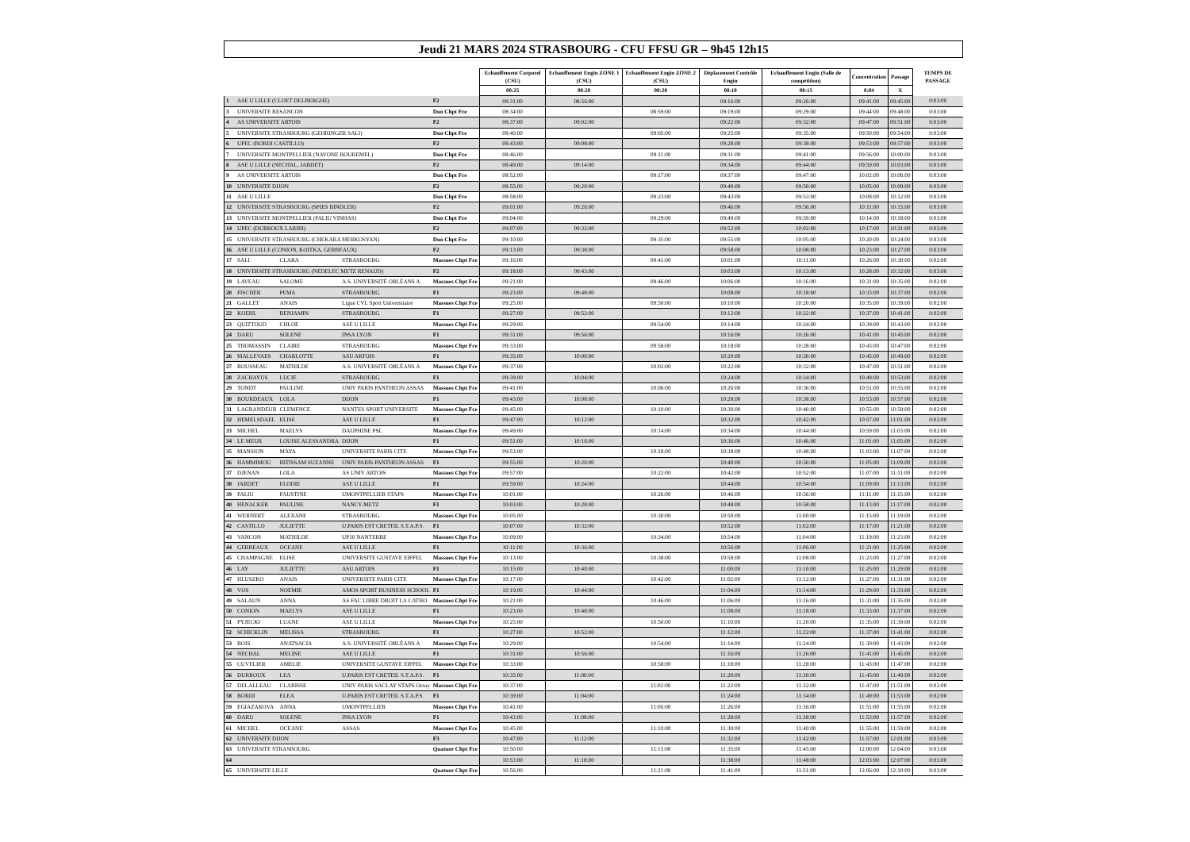Jeudi 21 MARS 2024 STRASBOURG - CFU FFSU GR – 9h45 12h15
| | | | | | Echauffement Corporel (CSU) | Echauffement Engin ZONE 1 (CSU) | Echauffement Engin ZONE 2 (CSU) | Déplacement Contrôle Engin | Echauffement Engin (Salle de compétition) | Concentration | Passage | TEMPS DE PASSAGE |
| --- | --- | --- | --- | --- | --- | --- | --- | --- | --- | --- | --- | --- |
| | | | | | 00:25 | 00:20 | 00:20 | 00:10 | 00:15 | 0:04 | X | |
| 1 | ASE U LILLE (CLOET DELBERGHE) | | | F2 | 08:31:00 | 08:56:00 | | 09:16:00 | 09:26:00 | 09:41:00 | 09:45:00 | 0:03:00 |
| 3 | UNIVERSITE BESANCON | | | Duo Chpt Fce | 08:34:00 | | 08:59:00 | 09:19:00 | 09:29:00 | 09:44:00 | 09:48:00 | 0:03:00 |
| 4 | AS UNIVERSITE ARTOIS | | | F2 | 08:37:00 | 09:02:00 | | 09:22:00 | 09:32:00 | 09:47:00 | 09:51:00 | 0:03:00 |
| 5 | UNIVERSITE STRASBOURG (GEHRINGER SALI) | | | Duo Chpt Fce | 08:40:00 | | 09:05:00 | 09:25:00 | 09:35:00 | 09:50:00 | 09:54:00 | 0:03:00 |
| 6 | UPEC (BORDI CASTILLO) | | | F2 | 08:43:00 | 09:08:00 | | 09:28:00 | 09:38:00 | 09:53:00 | 09:57:00 | 0:03:00 |
| 7 | UNIVERSITE MONTPELLIER (NAVONE BOUREMEL) | | | Duo Chpt Fce | 08:46:00 | | 09:11:00 | 09:31:00 | 09:41:00 | 09:56:00 | 10:00:00 | 0:03:00 |
| 8 | ASE U LILLE (NECHAL, JARDET) | | | F2 | 08:49:00 | 09:14:00 | | 09:34:00 | 09:44:00 | 09:59:00 | 10:03:00 | 0:03:00 |
| 9 | AS UNIVERSITE ARTOIS | | | Duo Chpt Fce | 08:52:00 | | 09:17:00 | 09:37:00 | 09:47:00 | 10:02:00 | 10:06:00 | 0:03:00 |
| 10 | UNIVERSITE DIJON | | | F2 | 08:55:00 | 09:20:00 | | 09:40:00 | 09:50:00 | 10:05:00 | 10:09:00 | 0:03:00 |
| 11 | ASE U LILLE | | | Duo Chpt Fce | 08:58:00 | | 09:23:00 | 09:43:00 | 09:53:00 | 10:08:00 | 10:12:00 | 0:03:00 |
| 12 | UNIVERSITE STRASBOURG (SPIES BINDLER) | | | F2 | 09:01:00 | 09:26:00 | | 09:46:00 | 09:56:00 | 10:11:00 | 10:15:00 | 0:03:00 |
| 13 | UNIVERSITE MONTPELLIER (FALIU VINHAS) | | | Duo Chpt Fce | 09:04:00 | | 09:29:00 | 09:49:00 | 09:59:00 | 10:14:00 | 10:18:00 | 0:03:00 |
| 14 | UPEC (DURROUX LARIBI) | | | F2 | 09:07:00 | 09:32:00 | | 09:52:00 | 10:02:00 | 10:17:00 | 10:21:00 | 0:03:00 |
| 15 | UNIVERSITE STRASBOURG (CHEKARA MERKOSYAN) | | | Duo Chpt Fce | 09:10:00 | | 09:35:00 | 09:55:00 | 10:05:00 | 10:20:00 | 10:24:00 | 0:03:00 |
| 16 | ASE U LILLE (CONION, KOITKA, GERBEAUX) | | | F2 | 09:13:00 | 09:38:00 | | 09:58:00 | 10:08:00 | 10:23:00 | 10:27:00 | 0:03:00 |
| 17 | SALI | CLARA | STRASBOURG | Massues Chpt Fce | 09:16:00 | | 09:41:00 | 10:01:00 | 10:11:00 | 10:26:00 | 10:30:00 | 0:02:00 |
| 18 | UNIVERSITE STRASBOURG (NEDELEC METZ RENAUD) | | | F2 | 09:18:00 | 09:43:00 | | 10:03:00 | 10:13:00 | 10:28:00 | 10:32:00 | 0:03:00 |
| 19 | LAVEAU | SALOME | A.S. UNIVERSITÉ ORLÉANS A | Massues Chpt Fce | 09:21:00 | | 09:46:00 | 10:06:00 | 10:16:00 | 10:31:00 | 10:35:00 | 0:02:00 |
| 20 | FISCHER | PEMA | STRASBOURG | F1 | 09:23:00 | 09:48:00 | | 10:08:00 | 10:18:00 | 10:33:00 | 10:37:00 | 0:02:00 |
| 21 | GALLET | ANAIS | Ligue CVL Sport Universitaire | Massues Chpt Fce | 09:25:00 | | 09:50:00 | 10:10:00 | 10:20:00 | 10:35:00 | 10:39:00 | 0:02:00 |
| 22 | KOEHL | BENJAMIN | STRASBOURG | F1 | 09:27:00 | 09:52:00 | | 10:12:00 | 10:22:00 | 10:37:00 | 10:41:00 | 0:02:00 |
| 23 | QUITTOUD | CHLOE | ASE U LILLE | Massues Chpt Fce | 09:29:00 | | 09:54:00 | 10:14:00 | 10:24:00 | 10:39:00 | 10:43:00 | 0:02:00 |
| 24 | DARU | SOLENE | INSA LYON | F1 | 09:31:00 | 09:56:00 | | 10:16:00 | 10:26:00 | 10:41:00 | 10:45:00 | 0:02:00 |
| 25 | THOMASSIN | CLAIRE | STRASBOURG | Massues Chpt Fce | 09:33:00 | | 09:58:00 | 10:18:00 | 10:28:00 | 10:43:00 | 10:47:00 | 0:02:00 |
| 26 | MALLEVAES | CHARLOTTE | ASU ARTOIS | F1 | 09:35:00 | 10:00:00 | | 10:20:00 | 10:30:00 | 10:45:00 | 10:49:00 | 0:02:00 |
| 27 | ROUSSEAU | MATHILDE | A.S. UNIVERSITÉ ORLÉANS A | Massues Chpt Fce | 09:37:00 | | 10:02:00 | 10:22:00 | 10:32:00 | 10:47:00 | 10:51:00 | 0:02:00 |
| 28 | ZACHAYUS | LUCIE | STRASBOURG | F1 | 09:39:00 | 10:04:00 | | 10:24:00 | 10:34:00 | 10:49:00 | 10:53:00 | 0:02:00 |
| 29 | TONDT | PAULINE | UNIV PARIS PANTHEON ASSAS | Massues Chpt Fce | 09:41:00 | | 10:06:00 | 10:26:00 | 10:36:00 | 10:51:00 | 10:55:00 | 0:02:00 |
| 30 | BOURDEAUX | LOLA | DIJON | F1 | 09:43:00 | 10:08:00 | | 10:28:00 | 10:38:00 | 10:53:00 | 10:57:00 | 0:02:00 |
| 31 | LAGRANDEUR | CLEMENCE | NANTES SPORT UNIVERSITE | Massues Chpt Fce | 09:45:00 | | 10:10:00 | 10:30:00 | 10:40:00 | 10:55:00 | 10:59:00 | 0:02:00 |
| 32 | HEMELSDAEL | ELISE | ASE U LILLE | F1 | 09:47:00 | 10:12:00 | | 10:32:00 | 10:42:00 | 10:57:00 | 11:01:00 | 0:02:00 |
| 33 | MICHEL | MAELYS | DAUPHINE PSL | Massues Chpt Fce | 09:49:00 | | 10:14:00 | 10:34:00 | 10:44:00 | 10:59:00 | 11:03:00 | 0:02:00 |
| 34 | LE MEUR | LOUISE ALESSANDRA | DIJON | F1 | 09:51:00 | 10:16:00 | | 10:36:00 | 10:46:00 | 11:01:00 | 11:05:00 | 0:02:00 |
| 35 | MANSION | MAYA | UNIVERSITE PARIS CITE | Massues Chpt Fce | 09:53:00 | | 10:18:00 | 10:38:00 | 10:48:00 | 11:03:00 | 11:07:00 | 0:02:00 |
| 36 | HAMMIMOU | IBTISSAM SUZANNE | UNIV PARIS PANTHEON ASSAS | F1 | 09:55:00 | 10:20:00 | | 10:40:00 | 10:50:00 | 11:05:00 | 11:09:00 | 0:02:00 |
| 37 | DJENAN | LOLA | AS UNIV ARTOIS | Massues Chpt Fce | 09:57:00 | | 10:22:00 | 10:42:00 | 10:52:00 | 11:07:00 | 11:11:00 | 0:02:00 |
| 38 | JARDET | ELODIE | ASE U LILLE | F1 | 09:59:00 | 10:24:00 | | 10:44:00 | 10:54:00 | 11:09:00 | 11:13:00 | 0:02:00 |
| 39 | FALIU | FAUSTINE | UMONTPELLIER STAPS | Massues Chpt Fce | 10:01:00 | | 10:26:00 | 10:46:00 | 10:56:00 | 11:11:00 | 11:15:00 | 0:02:00 |
| 40 | HENACKER | PAULINE | NANCY-METZ | F1 | 10:03:00 | 10:28:00 | | 10:48:00 | 10:58:00 | 11:13:00 | 11:17:00 | 0:02:00 |
| 41 | WERNERT | ALEXANE | STRASBOURG | Massues Chpt Fce | 10:05:00 | | 10:30:00 | 10:50:00 | 11:00:00 | 11:15:00 | 11:19:00 | 0:02:00 |
| 42 | CASTILLO | JULIETTE | U.PARIS EST CRETEIL S.T.A.P.S. | F1 | 10:07:00 | 10:32:00 | | 10:52:00 | 11:02:00 | 11:17:00 | 11:21:00 | 0:02:00 |
| 43 | VANCON | MATHILDE | UP10 NANTERRE | Massues Chpt Fce | 10:09:00 | | 10:34:00 | 10:54:00 | 11:04:00 | 11:19:00 | 11:23:00 | 0:02:00 |
| 44 | GERBEAUX | OCEANE | ASE U LILLE | F1 | 10:11:00 | 10:36:00 | | 10:56:00 | 11:06:00 | 11:21:00 | 11:25:00 | 0:02:00 |
| 45 | CHAMPAGNE | ELISE | UNIVERSITE GUSTAVE EIFFEL | Massues Chpt Fce | 10:13:00 | | 10:38:00 | 10:58:00 | 11:08:00 | 11:23:00 | 11:27:00 | 0:02:00 |
| 46 | LAY | JULIETTE | ASU ARTOIS | F1 | 10:15:00 | 10:40:00 | | 11:00:00 | 11:10:00 | 11:25:00 | 11:29:00 | 0:02:00 |
| 47 | HLUSZKO | ANAIS | UNIVERSITE PARIS CITE | Massues Chpt Fce | 10:17:00 | | 10:42:00 | 11:02:00 | 11:12:00 | 11:27:00 | 11:31:00 | 0:02:00 |
| 48 | VOS | NOEMIE | AMOS SPORT BUSINESS SCHOOL | F1 | 10:19:00 | 10:44:00 | | 11:04:00 | 11:14:00 | 11:29:00 | 11:33:00 | 0:02:00 |
| 49 | SALAUN | ANNA | AS FAC LIBRE DROIT LA CATHO | Massues Chpt Fce | 10:21:00 | | 10:46:00 | 11:06:00 | 11:16:00 | 11:31:00 | 11:35:00 | 0:02:00 |
| 50 | CONION | MAELYS | ASE U LILLE | F1 | 10:23:00 | 10:48:00 | | 11:08:00 | 11:18:00 | 11:33:00 | 11:37:00 | 0:02:00 |
| 51 | PYJECKI | LUANE | ASE U LILLE | Massues Chpt Fce | 10:25:00 | | 10:50:00 | 11:10:00 | 11:20:00 | 11:35:00 | 11:39:00 | 0:02:00 |
| 52 | SCHICKLIN | MELISSA | STRASBOURG | F1 | 10:27:00 | 10:52:00 | | 11:12:00 | 11:22:00 | 11:37:00 | 11:41:00 | 0:02:00 |
| 53 | BOIS | ANATSACIA | A.S. UNIVERSITÉ ORLÉANS A | Massues Chpt Fce | 10:29:00 | | 10:54:00 | 11:14:00 | 11:24:00 | 11:39:00 | 11:43:00 | 0:02:00 |
| 54 | NECHAL | MELINE | ASE U LILLE | F1 | 10:31:00 | 10:56:00 | | 11:16:00 | 11:26:00 | 11:41:00 | 11:45:00 | 0:02:00 |
| 55 | CUVELIER | AMELIE | UNIVERSITE GUSTAVE EIFFEL | Massues Chpt Fce | 10:33:00 | | 10:58:00 | 11:18:00 | 11:28:00 | 11:43:00 | 11:47:00 | 0:02:00 |
| 56 | DURROUX | LEA | U.PARIS EST CRETEIL S.T.A.P.S. | F1 | 10:35:00 | 11:00:00 | | 11:20:00 | 11:30:00 | 11:45:00 | 11:49:00 | 0:02:00 |
| 57 | DELALLEAU | CLARISSE | UNIV PARIS SACLAY STAPS Orsay | Massues Chpt Fce | 10:37:00 | | 11:02:00 | 11:22:00 | 11:32:00 | 11:47:00 | 11:51:00 | 0:02:00 |
| 58 | BORDI | ELEA | U.PARIS EST CRETEIL S.T.A.P.S. | F1 | 10:39:00 | 11:04:00 | | 11:24:00 | 11:34:00 | 11:49:00 | 11:53:00 | 0:02:00 |
| 59 | EGIAZAROVA | ANNA | UMONTPELLIER | Massues Chpt Fce | 10:41:00 | | 11:06:00 | 11:26:00 | 11:36:00 | 11:51:00 | 11:55:00 | 0:02:00 |
| 60 | DARU | SOLENE | INSA LYON | F1 | 10:43:00 | 11:08:00 | | 11:28:00 | 11:38:00 | 11:53:00 | 11:57:00 | 0:02:00 |
| 61 | MICHEL | OCEANE | ASSAS | Massues Chpt Fce | 10:45:00 | | 11:10:00 | 11:30:00 | 11:40:00 | 11:55:00 | 11:59:00 | 0:02:00 |
| 62 | UNIVERSITE DIJON | | | F3 | 10:47:00 | 11:12:00 | | 11:32:00 | 11:42:00 | 11:57:00 | 12:01:00 | 0:03:00 |
| 63 | UNIVERSITE STRASBOURG | | | Quatuor Chpt Fce | 10:50:00 | | 11:15:00 | 11:35:00 | 11:45:00 | 12:00:00 | 12:04:00 | 0:03:00 |
| 64 | | | | | 10:53:00 | 11:18:00 | | 11:38:00 | 11:48:00 | 12:03:00 | 12:07:00 | 0:03:00 |
| 65 | UNIVERSITE LILLE | | | Quatuor Chpt Fce | 10:56:00 | | 11:21:00 | 11:41:00 | 11:51:00 | 12:06:00 | 12:10:00 | 0:03:00 |